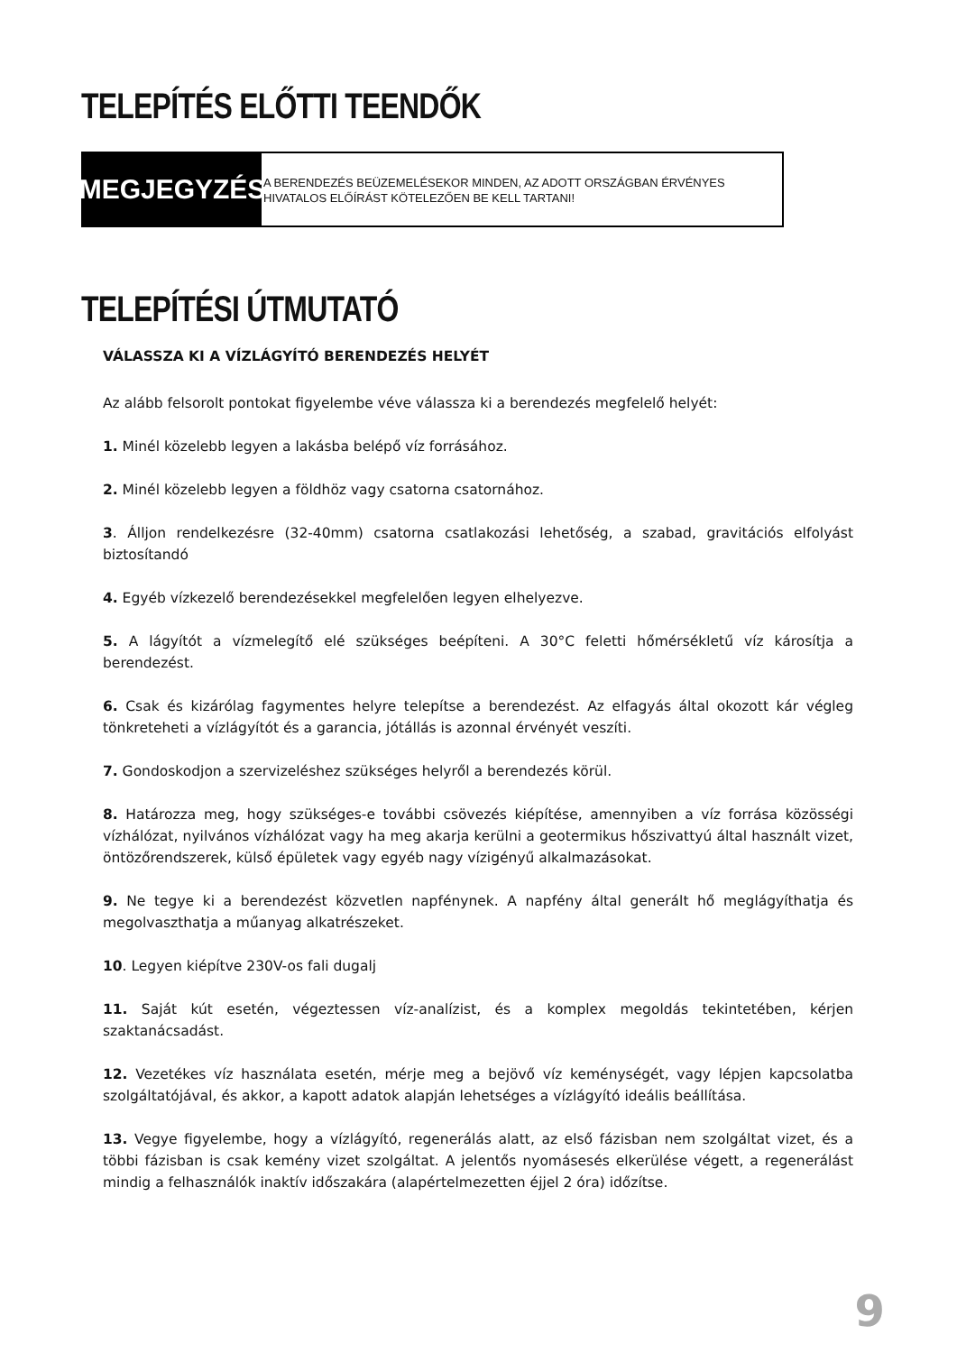TELEPÍTÉS ELŐTTI TEENDŐK
MEGJEGYZÉS
A BERENDEZÉS BEÜZEMELÉSEKOR MINDEN, AZ ADOTT ORSZÁGBAN ÉRVÉNYES HIVATALOS ELŐÍRÁST KÖTELEZŐEN BE KELL TARTANI!
TELEPÍTÉSI ÚTMUTATÓ
VÁLASSZA KI A VÍZLÁGYÍTÓ BERENDEZÉS HELYÉT
Az alább felsorolt pontokat figyelembe véve válassza ki a berendezés megfelelő helyét:
1. Minél közelebb legyen a lakásba belépő víz forrásához.
2. Minél közelebb legyen a földhöz vagy csatorna csatornához.
3. Álljon rendelkezésre (32-40mm) csatorna csatlakozási lehetőség, a szabad, gravitációs elfolyást biztosítandó
4. Egyéb vízkezelő berendezésekkel megfelelően legyen elhelyezve.
5. A lágyítót a vízmelegítő elé szükséges beépíteni. A 30°C feletti hőmérsékletű víz károsítja a berendezést.
6. Csak és kizárólag fagymentes helyre telepítse a berendezést. Az elfagyás által okozott kár végleg tönkreteheti a vízlágyítót és a garancia, jótállás is azonnal érvényét veszíti.
7. Gondoskodjon a szervizeléshez szükséges helyről a berendezés körül.
8. Határozza meg, hogy szükséges-e további csövezés kiépítése, amennyiben a víz forrása közösségi vízhálózat, nyilvános vízhálózat vagy ha meg akarja kerülni a geotermikus hőszivattyú által használt vizet, öntözőrendszerek, külső épületek vagy egyéb nagy vízigényű alkalmazásokat.
9. Ne tegye ki a berendezést közvetlen napfénynek. A napfény által generált hő meglágyíthatja és megolvaszthatja a műanyag alkatrészeket.
10. Legyen kiépítve 230V-os fali dugalj
11. Saját kút esetén, végeztessen víz-analízist, és a komplex megoldás tekintetében, kérjen szaktanácsadást.
12. Vezetékes víz használata esetén, mérje meg a bejövő víz keménységét, vagy lépjen kapcsolatba szolgáltatójával, és akkor, a kapott adatok alapján lehetséges a vízlágyító ideális beállítása.
13. Vegye figyelembe, hogy a vízlágyító, regenerálás alatt, az első fázisban nem szolgáltat vizet, és a többi fázisban is csak kemény vizet szolgáltat. A jelentős nyomásesés elkerülése végett, a regenerálást mindig a felhasználók inaktív időszakára (alapértelmezetten éjjel 2 óra) időzítse.
9